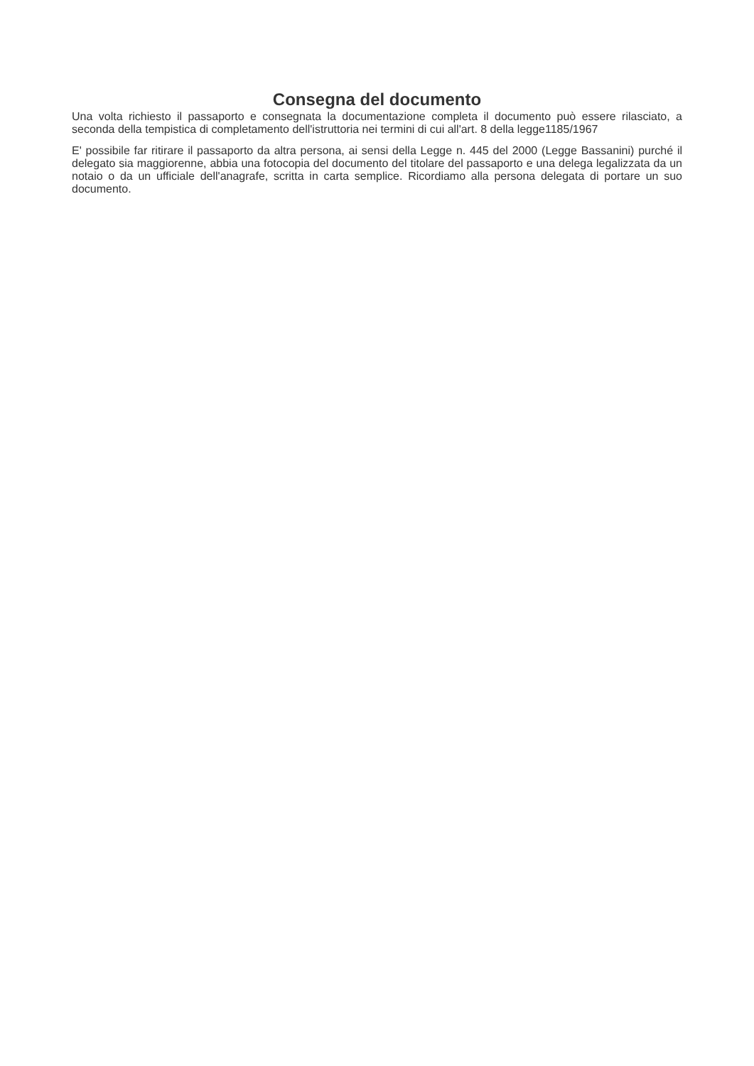Consegna del documento
Una volta richiesto il passaporto e consegnata la documentazione completa il documento può essere rilasciato, a seconda della tempistica di completamento dell'istruttoria nei termini di cui all'art. 8 della legge1185/1967
E' possibile far ritirare il passaporto da altra persona, ai sensi della Legge n. 445 del 2000 (Legge Bassanini) purché il delegato sia maggiorenne, abbia una fotocopia del documento del titolare del passaporto e una delega legalizzata da un notaio o da un ufficiale dell'anagrafe, scritta in carta semplice. Ricordiamo alla persona delegata di portare un suo documento.